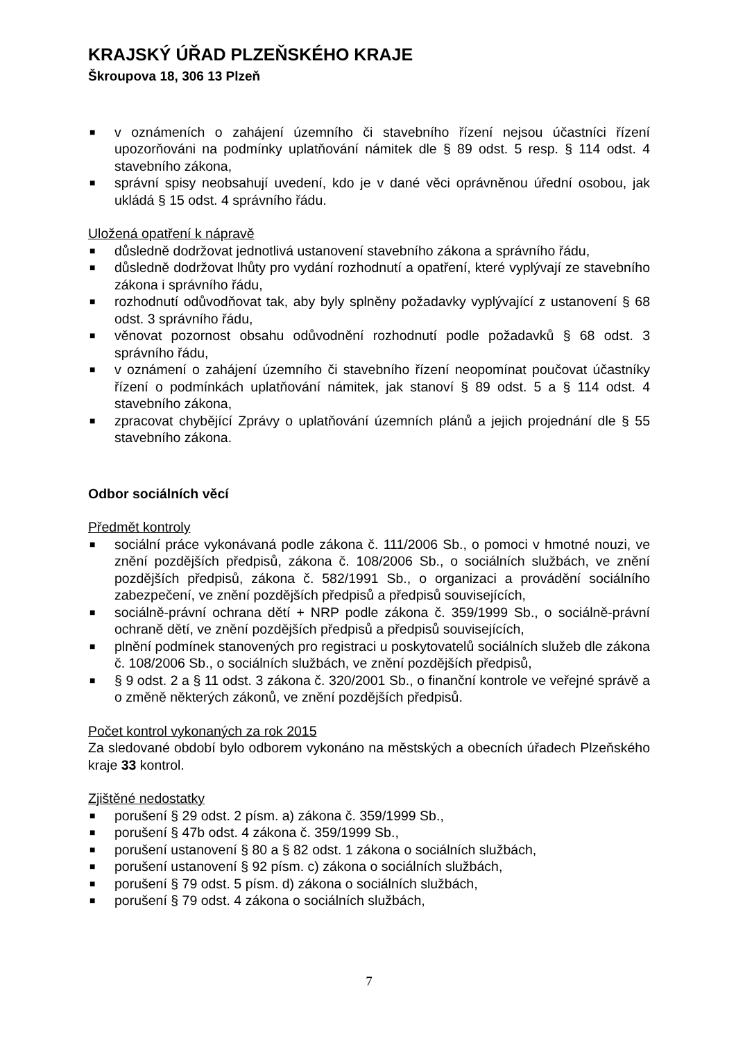KRAJSKÝ ÚŘAD PLZEŇSKÉHO KRAJE
Škroupova 18, 306 13 Plzeň
■ v oznámeních o zahájení územního či stavebního řízení nejsou účastníci řízení upozorňováni na podmínky uplatňování námitek dle § 89 odst. 5 resp. § 114 odst. 4 stavebního zákona,
■ správní spisy neobsahují uvedení, kdo je v dané věci oprávněnou úřední osobou, jak ukládá § 15 odst. 4 správního řádu.
Uložená opatření k nápravě
■ důsledně dodržovat jednotlivá ustanovení stavebního zákona a správního řádu,
■ důsledně dodržovat lhůty pro vydání rozhodnutí a opatření, které vyplývají ze stavebního zákona i správního řádu,
■ rozhodnutí odůvodňovat tak, aby byly splněny požadavky vyplývající z ustanovení § 68 odst. 3 správního řádu,
■ věnovat pozornost obsahu odůvodnění rozhodnutí podle požadavků § 68 odst. 3 správního řádu,
■ v oznámení o zahájení územního či stavebního řízení neopomínat poučovat účastníky řízení o podmínkách uplatňování námitek, jak stanoví § 89 odst. 5 a § 114 odst. 4 stavebního zákona,
■ zpracovat chybějící Zprávy o uplatňování územních plánů a jejich projednání dle § 55 stavebního zákona.
Odbor sociálních věcí
Předmět kontroly
■ sociální práce vykonávaná podle zákona č. 111/2006 Sb., o pomoci v hmotné nouzi, ve znění pozdějších předpisů, zákona č. 108/2006 Sb., o sociálních službách, ve znění pozdějších předpisů, zákona č. 582/1991 Sb., o organizaci a provádění sociálního zabezpečení, ve znění pozdějších předpisů a předpisů souvisejících,
■ sociálně-právní ochrana dětí + NRP podle zákona č. 359/1999 Sb., o sociálně-právní ochraně dětí, ve znění pozdějších předpisů a předpisů souvisejících,
■ plnění podmínek stanovených pro registraci u poskytovatelů sociálních služeb dle zákona č. 108/2006 Sb., o sociálních službách, ve znění pozdějších předpisů,
■ § 9 odst. 2 a § 11 odst. 3 zákona č. 320/2001 Sb., o finanční kontrole ve veřejné správě a o změně některých zákonů, ve znění pozdějších předpisů.
Počet kontrol vykonaných za rok 2015
Za sledované období bylo odborem vykonáno na městských a obecních úřadech Plzeňského kraje 33 kontrol.
Zjištěné nedostatky
■ porušení § 29 odst. 2 písm. a) zákona č. 359/1999 Sb.,
■ porušení § 47b odst. 4 zákona č. 359/1999 Sb.,
■ porušení ustanovení § 80 a § 82 odst. 1 zákona o sociálních službách,
■ porušení ustanovení § 92 písm. c) zákona o sociálních službách,
■ porušení § 79 odst. 5 písm. d) zákona o sociálních službách,
■ porušení § 79 odst. 4 zákona o sociálních službách,
7